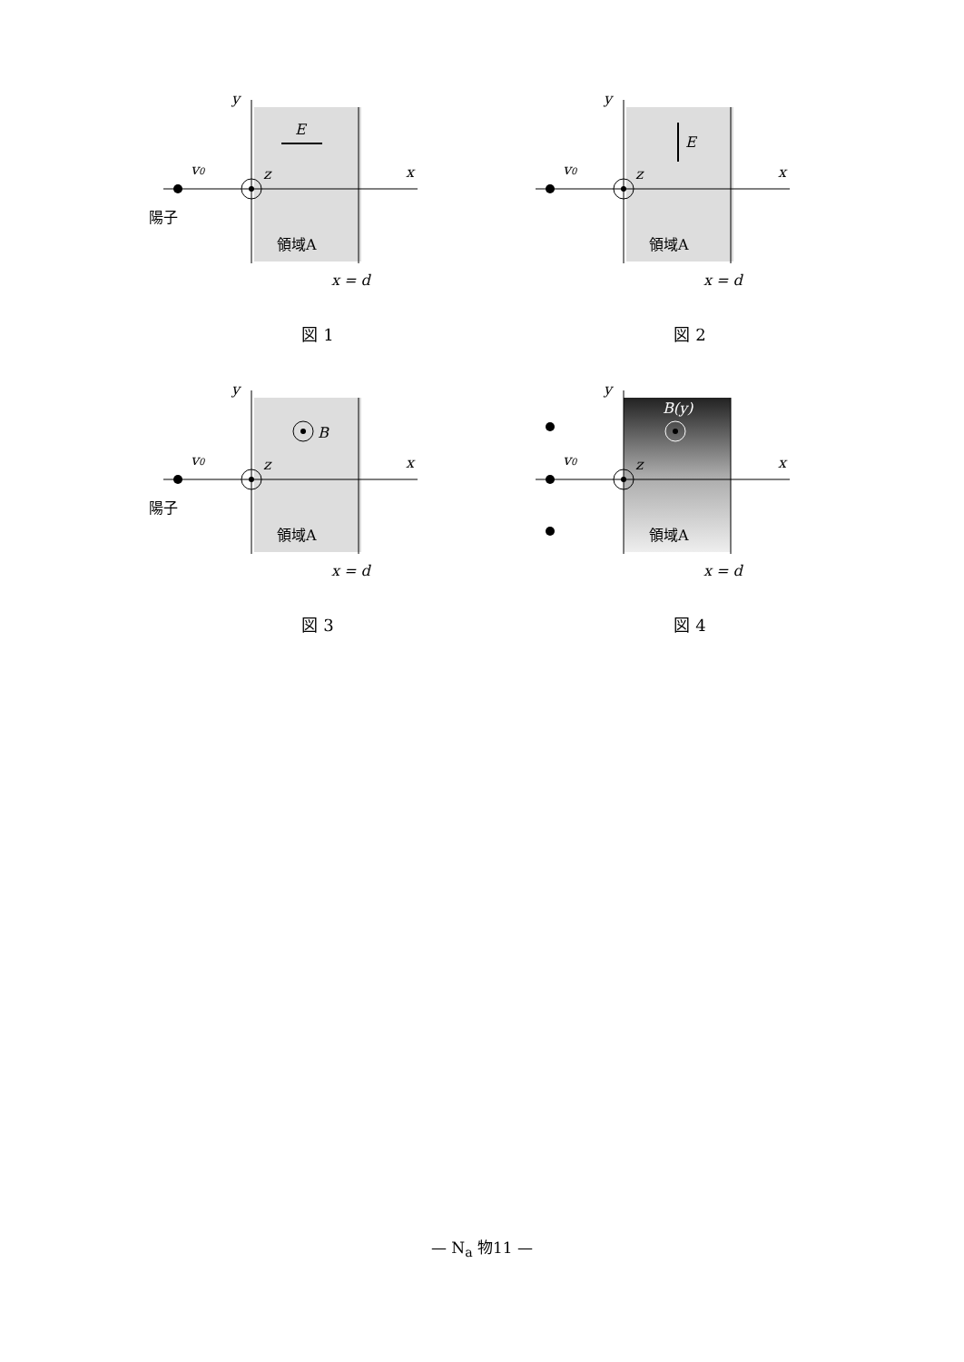E
v0
y
x
z
陽子
領域A
x = d
図 1
E
v0
y
x
z
領域A
x = d
図 2
B
v0
y
x
z
陽子
領域A
x = d
図 3
B(y)
v0
y
x
z
領域A
x = d
図 4
— N<sub>a</sub> 物11 —